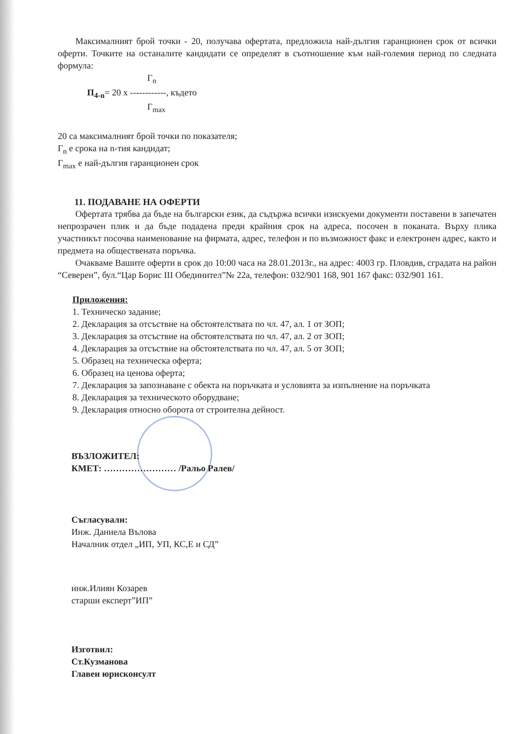Максималният брой точки - 20, получава офертата, предложила най-дългия гаранционен срок от всички оферти. Точките на останалите кандидати се определят в съотношение към най-големия период по следната формула:
Г<sub>n</sub>
П<sub>4-n</sub>= 20 х ------------, където
Г<sub>max</sub>
20 са максималният брой точки по показателя;
Г<sub>n</sub> е срока на n-тия кандидат;
Г<sub>max</sub> е най-дългия гаранционен срок
11. ПОДАВАНЕ НА ОФЕРТИ
Офертата трябва да бъде на български език, да съдържа всички изискуеми документи поставени в запечатен непрозрачен плик и да бъде подадена преди крайния срок на адреса, посочен в поканата. Върху плика участникът посочва наименование на фирмата, адрес, телефон и по възможност факс и електронен адрес, както и предмета на обществената поръчка.
Очакваме Вашите оферти в срок до 10:00 часа на 28.01.2013г., на адрес: 4003 гр. Пловдив, сградата на район “Северен”, бул.“Цар Борис III Обединител”№ 22а, телефон: 032/901 168, 901 167 факс: 032/901 161.
Приложения:
1. Техническо задание;
2. Декларация за отсъствие на обстоятелствата по чл. 47, ал. 1 от ЗОП;
3. Декларация за отсъствие на обстоятелствата по чл. 47, ал. 2 от ЗОП;
4. Декларация за отсъствие на обстоятелствата по чл. 47, ал. 5 от ЗОП;
5. Образец на техническа оферта;
6. Образец на ценова оферта;
7. Декларация за запознаване с обекта на поръчката и условията за изпълнение на поръчката
8. Декларация за техническото оборудване;
9. Декларация относно оборота от строителна дейност.
ВЪЗЛОЖИТЕЛ:
КМЕТ: …………………… /Ральо Ралев/
Съгласували:
Инж. Даниела Вълова
Началник отдел „ИП, УП, КС,Е и СД”
инж.Илиян Козарев
старши експерт”ИП”
Изготвил:
Ст.Кузманова
Главен юрисконсулт